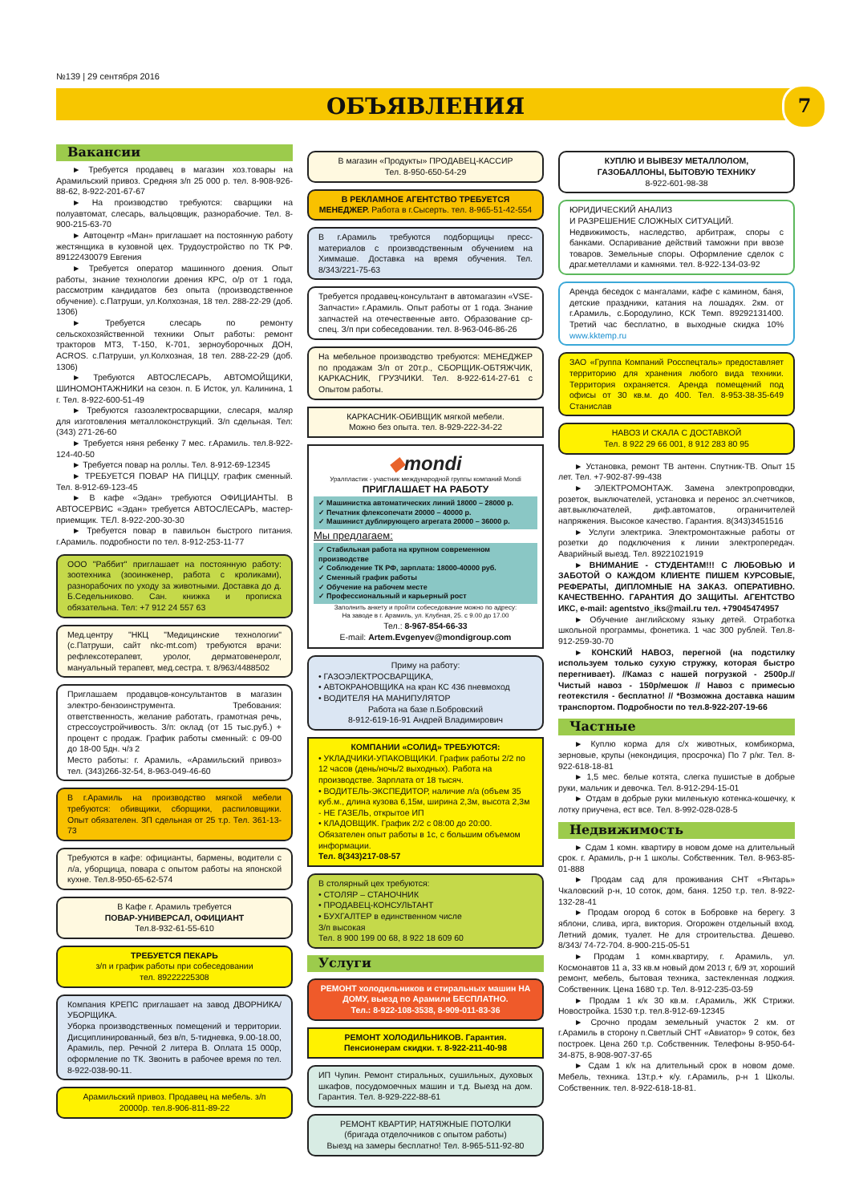№139 | 29 сентября 2016
ОБЪЯВЛЕНИЯ 7
Вакансии
► Требуется продавец в магазин хоз.товары на Арамильский привоз. Средняя з/п 25 000 р. тел. 8-908-926-88-62, 8-922-201-67-67
► На производство требуются: сварщики на полуавтомат, слесарь, вальцовщик, разнорабочие. Тел. 8-900-215-63-70
► Автоцентр «Ман» приглашает на постоянную работу жестянщика в кузовной цех. Трудоустройство по ТК РФ. 89122430079 Евгения
► Требуется оператор машинного доения. Опыт работы, знание технологии доения КРС, о/р от 1 года, рассмотрим кандидатов без опыта (производственное обучение). с.Патруши, ул.Колхозная, 18 тел. 288-22-29 (доб. 1306)
► Требуется слесарь по ремонту сельскохозяйственной техники Опыт работы: ремонт тракторов МТЗ, Т-150, К-701, зерноуборочных ДОН, ACROS. с.Патруши, ул.Колхозная, 18 тел. 288-22-29 (доб. 1306)
► Требуются АВТОСЛЕСАРЬ, АВТОМОЙЩИКИ, ШИНОМОНТАЖНИКИ на сезон. п. Б Исток, ул. Калинина, 1 г. Тел. 8-922-600-51-49
► Требуются газоэлектросварщики, слесаря, маляр для изготовления металлоконструкций. З/п сдельная. Тел: (343) 271-26-60
► Требуется няня ребенку 7 мес. г.Арамиль. тел.8-922-124-40-50
► Требуется повар на роллы. Тел. 8-912-69-12345
► ТРЕБУЕТСЯ ПОВАР НА ПИЦЦУ, график сменный. Тел. 8-912-69-123-45
► В кафе «Эдан» требуются ОФИЦИАНТЫ. В АВТОСЕРВИС «Эдан» требуется АВТОСЛЕСАРЬ, мастер-приемщик. ТЕЛ. 8-922-200-30-30
► Требуется повар в павильон быстрого питания. г.Арамиль. подробности по тел. 8-912-253-11-77
ООО "Раббит" приглашает на постоянную работу: зоотехника (зооинженер, работа с кроликами), разнорабочих по уходу за животными. Доставка до д. Б.Седельниково. Сан. книжка и прописка обязательна. Тел: +7 912 24 557 63
Мед.центру "НКЦ "Медицинские технологии" (с.Патруши, сайт nkc-mt.com) требуются врачи: рефлексотерапевт, уролог, дерматовенеролг, мануальный терапевт, мед.сестра. т. 8/963/4488502
Приглашаем продавцов-консультантов в магазин электро-бензоинструмента. Требования: ответственность, желание работать, грамотная речь, стрессоустройчивость. З/п: оклад (от 15 тыс.руб.) + процент с продаж. График работы сменный: с 09-00 до 18-00 5дн. ч/з 2
Место работы: г. Арамиль, «Арамильский привоз» тел. (343)266-32-54, 8-963-049-46-60
В г.Арамиль на производство мягкой мебели требуются: обивщики, сборщики, распиловщики. Опыт обязателен. ЗП сдельная от 25 т.р. Тел. 361-13-73
Требуются в кафе: официанты, бармены, водители с л/а, уборщица, повара с опытом работы на японской кухне. Тел.8-950-65-62-574
В Кафе г. Арамиль требуется
ПОВАР-УНИВЕРСАЛ, ОФИЦИАНТ
Тел.8-932-61-55-610
ТРЕБУЕТСЯ ПЕКАРЬ
з/п и график работы при собеседовании
тел. 89222225308
Компания КРЕПС приглашает на завод ДВОРНИКА/УБОРЩИКА.
Уборка производственных помещений и территории. Дисциплинированный, без в/п, 5-тидневка, 9.00-18.00, Арамиль, пер. Речной 2 литера В. Оплата 15 000р, оформление по ТК. Звонить в рабочее время по тел. 8-922-038-90-11.
Арамильский привоз. Продавец на мебель. з/п 20000р. тел.8-906-811-89-22
В магазин «Продукты» ПРОДАВЕЦ-КАССИР
Тел. 8-950-650-54-29
В РЕКЛАМНОЕ АГЕНТСТВО ТРЕБУЕТСЯ МЕНЕДЖЕР. Работа в г.Сысерть. тел. 8-965-51-42-554
В г.Арамиль требуются подборщицы пресс-материалов с производственным обучением на Химмаше. Доставка на время обучения. Тел. 8/343/221-75-63
Требуется продавец-консультант в автомагазин «VSE-Запчасти» г.Арамиль. Опыт работы от 1 года. Знание запчастей на отечественные авто. Образование ср-спец. З/п при собеседовании. тел. 8-963-046-86-26
На мебельное производство требуются: МЕНЕДЖЕР по продажам З/п от 20т.р., СБОРЩИК-ОБТЯЖЧИК, КАРКАСНИК, ГРУЗЧИКИ. Тел. 8-922-614-27-61 с Опытом работы.
КАРКАСНИК-ОБИВЩИК мягкой мебели.
Можно без опыта. тел. 8-929-222-34-22
◆mondi
Уралпластик - участник международной группы компаний Mondi
ПРИГЛАШАЕТ НА РАБОТУ
✓ Машинистка автоматических линий 18000 – 28000 р.
✓ Печатник флексопечати 20000 – 40000 р.
✓ Машинист дублирующего агрегата 20000 – 36000 р.
Мы предлагаем:
✓ Стабильная работа на крупном современном производстве
✓ Соблюдение ТК РФ, зарплата: 18000-40000 руб.
✓ Сменный график работы
✓ Обучение на рабочем месте
✓ Профессиональный и карьерный рост
Заполнить анкету и пройти собеседование можно по адресу:
На заводе в г. Арамиль, ул. Клубная, 25. с 9.00 до 17.00
Тел.: 8-967-854-66-33
E-mail: Artem.Evgenyev@mondigroup.com
Приму на работу:
• ГАЗОЭЛЕКТРОСВАРЩИКА,
• АВТОКРАНОВЩИКА на кран КС 436 пневмоход
• ВОДИТЕЛЯ НА МАНИПУЛЯТОР
Работа на базе п.Бобровский
8-912-619-16-91 Андрей Владимирович
КОМПАНИИ «СОЛИД» ТРЕБУЮТСЯ:
• УКЛАДЧИКИ-УПАКОВЩИКИ. График работы 2/2 по 12 часов (день/ночь/2 выходных). Работа на производстве. Зарплата от 18 тысяч.
• ВОДИТЕЛЬ-ЭКСПЕДИТОР, наличие л/а (объем 35 куб.м., длина кузова 6,15м, ширина 2,3м, высота 2,3м - НЕ ГАЗЕЛЬ, открытое ИП
• КЛАДОВЩИК. График 2/2 с 08:00 до 20:00. Обязателен опыт работы в 1с, с большим объемом информации.
Тел. 8(343)217-08-57
В столярный цех требуются:
• СТОЛЯР – СТАНОЧНИК
• ПРОДАВЕЦ-КОНСУЛЬТАНТ
• БУХГАЛТЕР в единственном числе
З/п высокая
Тел. 8 900 199 00 68, 8 922 18 609 60
Услуги
РЕМОНТ холодильников и стиральных машин НА ДОМУ, выезд по Арамили БЕСПЛАТНО.
Тел.: 8-922-108-3538, 8-909-011-83-36
РЕМОНТ ХОЛОДИЛЬНИКОВ. Гарантия. Пенсионерам скидки. т. 8-922-211-40-98
ИП Чупин. Ремонт стиральных, сушильных, духовых шкафов, посудомоечных машин и т.д. Выезд на дом. Гарантия. Тел. 8-929-222-88-61
РЕМОНТ КВАРТИР, НАТЯЖНЫЕ ПОТОЛКИ
(бригада отделочников с опытом работы)
Выезд на замеры бесплатно! Тел. 8-965-511-92-80
КУПЛЮ И ВЫВЕЗУ МЕТАЛЛОЛОМ, ГАЗОБАЛЛОНЫ, БЫТОВУЮ ТЕХНИКУ
8-922-601-98-38
ЮРИДИЧЕСКИЙ АНАЛИЗ
И РАЗРЕШЕНИЕ СЛОЖНЫХ СИТУАЦИЙ.
Недвижимость, наследство, арбитраж, споры с банками. Оспаривание действий таможни при ввозе товаров. Земельные споры. Оформление сделок с драг.метеллами и камнями. тел. 8-922-134-03-92
Аренда беседок с мангалами, кафе с камином, баня, детские праздники, катания на лошадях. 2км. от г.Арамиль, с.Бородулино, КСК Темп. 89292131400. Третий час бесплатно, в выходные скидка 10% www.kktemp.ru
ЗАО «Группа Компаний Росспецталь» предоставляет территорию для хранения любого вида техники. Территория охраняется. Аренда помещений под офисы от 30 кв.м. до 400. Тел. 8-953-38-35-649 Станислав
НАВОЗ И СКАЛА С ДОСТАВКОЙ
Тел. 8 922 29 66 001, 8 912 283 80 95
► Установка, ремонт ТВ антенн. Спутник-ТВ. Опыт 15 лет. Тел. +7-902-87-99-438
► ЭЛЕКТРОМОНТАЖ. Замена электропроводки, розеток, выключателей, установка и перенос эл.счетчиков, авт.выключателей, диф.автоматов, ограничителей напряжения. Высокое качество. Гарантия. 8(343)3451516
► Услуги электрика. Электромонтажные работы от розетки до подключения к линии электропередач. Аварийный выезд. Тел. 89221021919
► ВНИМАНИЕ - СТУДЕНТАМ!!! С ЛЮБОВЬЮ И ЗАБОТОЙ О КАЖДОМ КЛИЕНТЕ ПИШЕМ КУРСОВЫЕ, РЕФЕРАТЫ, ДИПЛОМНЫЕ НА ЗАКАЗ. ОПЕРАТИВНО. КАЧЕСТВЕННО. ГАРАНТИЯ ДО ЗАЩИТЫ. АГЕНТСТВО ИКС, e-mail: agentstvo_iks@mail.ru тел. +79045474957
► Обучение английскому языку детей. Отработка школьной программы, фонетика. 1 час 300 рублей. Тел.8-912-259-30-70
► КОНСКИЙ НАВОЗ, перегной (на подстилку используем только сухую стружку, которая быстро перегнивает). //Камаз с нашей погрузкой - 2500р.// Чистый навоз - 150р/мешок // Навоз с примесью геотекстиля - бесплатно! // *Возможна доставка нашим транспортом. Подробности по тел.8-922-207-19-66
Частные
► Куплю корма для с/х животных, комбикорма, зерновые, крупы (некондиция, просрочка) По 7 р/кг. Тел. 8-922-618-18-81
► 1,5 мес. белые котята, слегка пушистые в добрые руки, мальчик и девочка. Тел. 8-912-294-15-01
► Отдам в добрые руки миленькую котенка-кошечку, к лотку приучена, ест все. Тел. 8-992-028-028-5
Недвижимость
► Сдам 1 комн. квартиру в новом доме на длительный срок. г. Арамиль, р-н 1 школы. Собственник. Тел. 8-963-85-01-888
► Продам сад для проживания СНТ «Янтарь» Чкаловский р-н, 10 соток, дом, баня. 1250 т.р. тел. 8-922-132-28-41
► Продам огород 6 соток в Бобровке на берегу. 3 яблони, слива, ирга, виктория. Огорожен отдельный вход. Летний домик, туалет. Не для строительства. Дешево. 8/343/ 74-72-704. 8-900-215-05-51
► Продам 1 комн.квартиру, г. Арамиль, ул. Космонавтов 11 а, 33 кв.м новый дом 2013 г, 6/9 эт, хороший ремонт, мебель, бытовая техника, застекленная лоджия. Собственник. Цена 1680 т.р. Тел. 8-912-235-03-59
► Продам 1 к/к 30 кв.м. г.Арамиль, ЖК Стрижи. Новостройка. 1530 т.р. тел.8-912-69-12345
► Срочно продам земельный участок 2 км. от г.Арамиль в сторону п.Светлый СНТ «Авиатор» 9 соток, без построек. Цена 260 т.р. Собственник. Телефоны 8-950-64-34-875, 8-908-907-37-65
► Сдам 1 к/к на длительный срок в новом доме. Мебель, техника. 13т.р.+ к/у. г.Арамиль, р-н 1 Школы. Собственник. тел. 8-922-618-18-81.